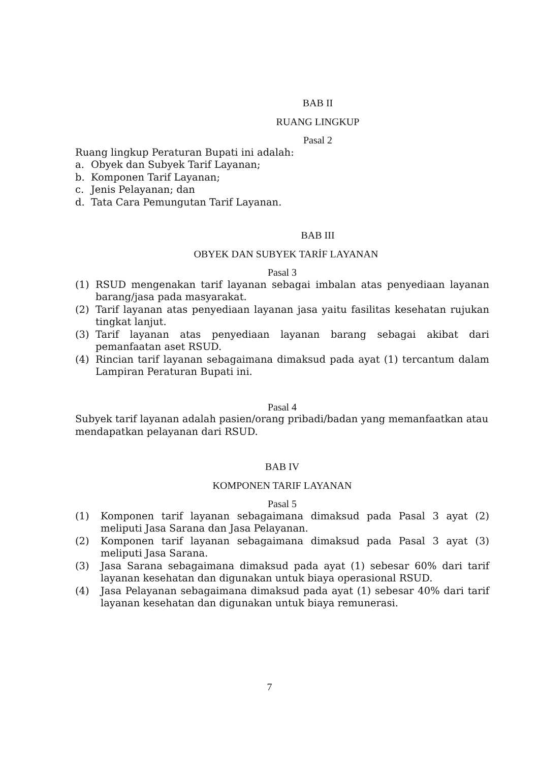BAB II
RUANG LINGKUP
Pasal 2
Ruang lingkup Peraturan Bupati ini adalah:
a. Obyek dan Subyek Tarif Layanan;
b. Komponen Tarif Layanan;
c. Jenis Pelayanan; dan
d. Tata Cara Pemungutan Tarif Layanan.
BAB III
OBYEK DAN SUBYEK TARİF LAYANAN
Pasal 3
(1) RSUD mengenakan tarif layanan sebagai imbalan atas penyediaan layanan barang/jasa pada masyarakat.
(2) Tarif layanan atas penyediaan layanan jasa yaitu fasilitas kesehatan rujukan tingkat lanjut.
(3) Tarif layanan atas penyediaan layanan barang sebagai akibat dari pemanfaatan aset RSUD.
(4) Rincian tarif layanan sebagaimana dimaksud pada ayat (1) tercantum dalam Lampiran Peraturan Bupati ini.
Pasal 4
Subyek tarif layanan adalah pasien/orang pribadi/badan yang memanfaatkan atau mendapatkan pelayanan dari RSUD.
BAB IV
KOMPONEN TARIF LAYANAN
Pasal 5
(1) Komponen tarif layanan sebagaimana dimaksud pada Pasal 3 ayat (2) meliputi Jasa Sarana dan Jasa Pelayanan.
(2) Komponen tarif layanan sebagaimana dimaksud pada Pasal 3 ayat (3) meliputi Jasa Sarana.
(3) Jasa Sarana sebagaimana dimaksud pada ayat (1) sebesar 60% dari tarif layanan kesehatan dan digunakan untuk biaya operasional RSUD.
(4) Jasa Pelayanan sebagaimana dimaksud pada ayat (1) sebesar 40% dari tarif layanan kesehatan dan digunakan untuk biaya remunerasi.
7